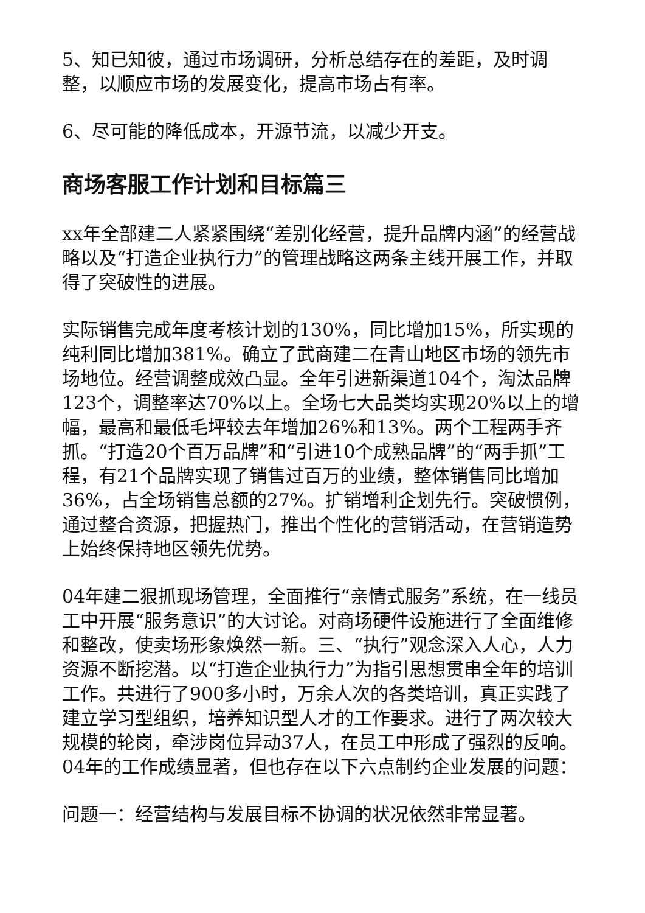5、知已知彼，通过市场调研，分析总结存在的差距，及时调整，以顺应市场的发展变化，提高市场占有率。
6、尽可能的降低成本，开源节流，以减少开支。
商场客服工作计划和目标篇三
xx年全部建二人紧紧围绕“差别化经营，提升品牌内涵”的经营战略以及“打造企业执行力”的管理战略这两条主线开展工作，并取得了突破性的进展。
实际销售完成年度考核计划的130%，同比增加15%，所实现的纯利同比增加381%。确立了武商建二在青山地区市场的领先市场地位。经营调整成效凸显。全年引进新渠道104个，淘汰品牌123个，调整率达70%以上。全场七大品类均实现20%以上的增幅，最高和最低毛坪较去年增加26%和13%。两个工程两手齐抓。“打造20个百万品牌”和“引进10个成熟品牌”的“两手抓”工程，有21个品牌实现了销售过百万的业绩，整体销售同比增加36%，占全场销售总额的27%。扩销增利企划先行。突破惯例，通过整合资源，把握热门，推出个性化的营销活动，在营销造势上始终保持地区领先优势。
04年建二狠抓现场管理，全面推行“亲情式服务”系统，在一线员工中开展“服务意识”的大讨论。对商场硬件设施进行了全面维修和整改，使卖场形象焕然一新。三、“执行”观念深入人心，人力资源不断挖潜。以“打造企业执行力”为指引思想贯串全年的培训工作。共进行了900多小时，万余人次的各类培训，真正实践了建立学习型组织，培养知识型人才的工作要求。进行了两次较大规模的轮岗，牵涉岗位异动37人，在员工中形成了强烈的反响。04年的工作成绩显著，但也存在以下六点制约企业发展的问题：
问题一：经营结构与发展目标不协调的状况依然非常显著。